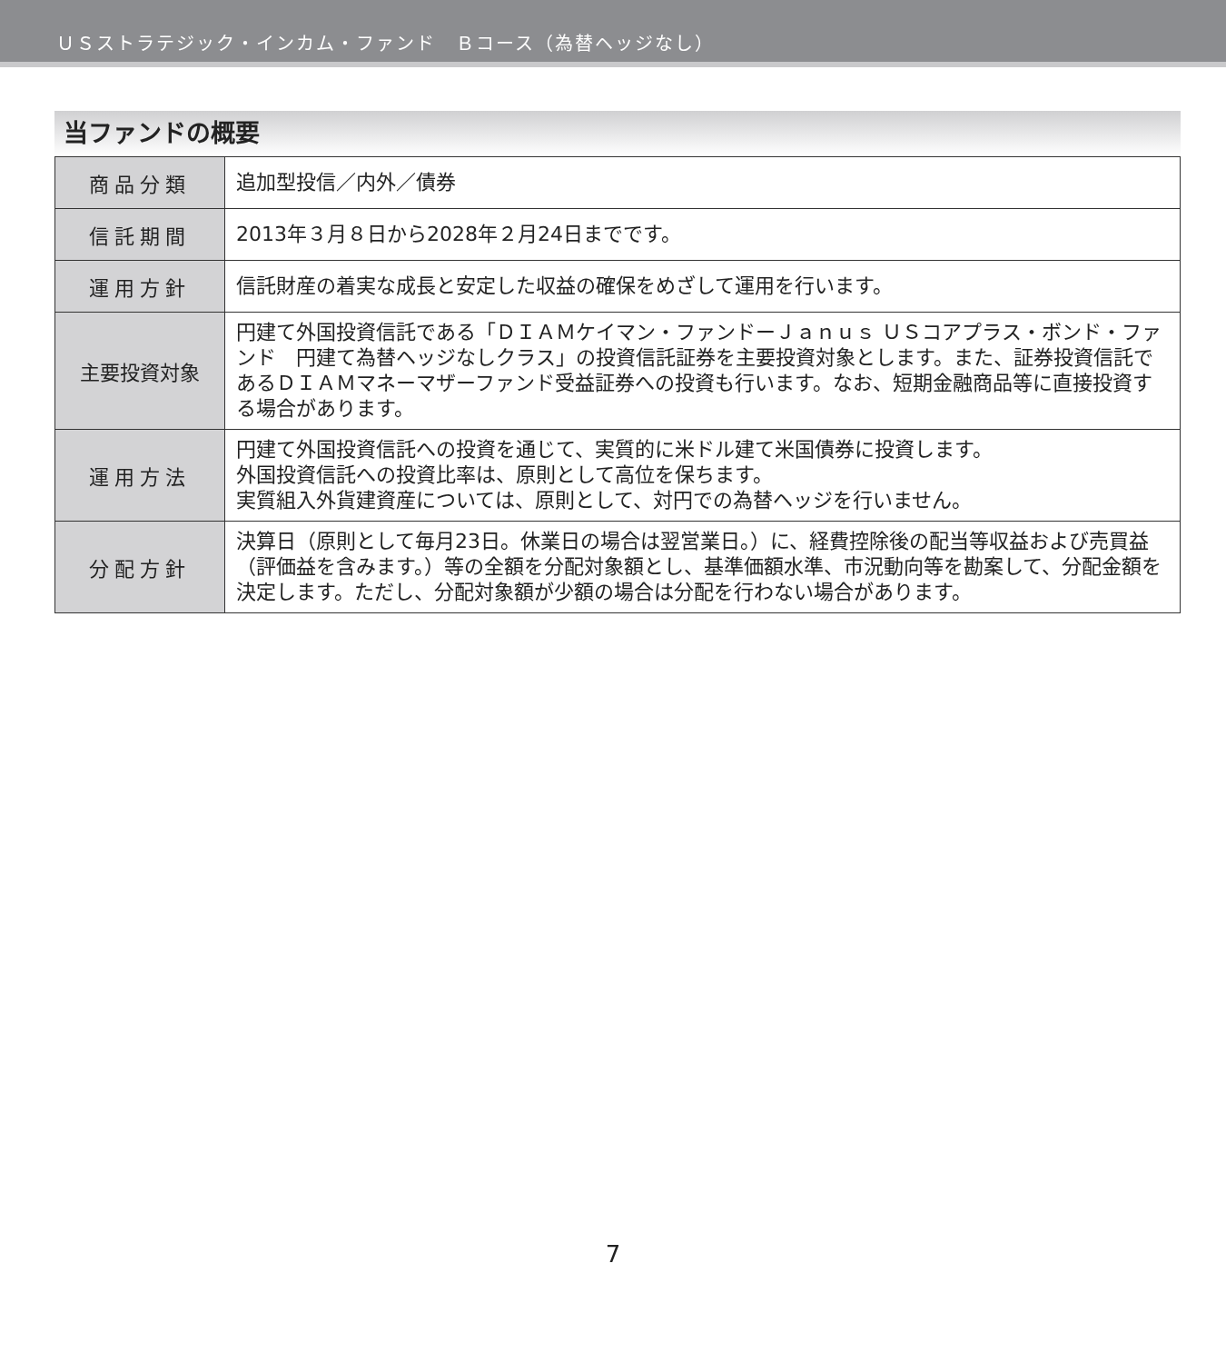ＵＳストラテジック・インカム・ファンド　Ｂコース（為替ヘッジなし）
当ファンドの概要
| 商品分類 | 追加型投信／内外／債券 |
| 信託期間 | 2013年３月８日から2028年２月24日までです。 |
| 運用方針 | 信託財産の着実な成長と安定した収益の確保をめざして運用を行います。 |
| 主要投資対象 | 円建て外国投資信託である「ＤＩＡＭケイマン・ファンドーＪａｎｕｓ ＵＳコアプラス・ボンド・ファンド 円建て為替ヘッジなしクラス」の投資信託証券を主要投資対象とします。また、証券投資信託であるＤＩＡＭマネーマザーファンド受益証券への投資も行います。なお、短期金融商品等に直接投資する場合があります。 |
| 運用方法 | 円建て外国投資信託への投資を通じて、実質的に米ドル建て米国債券に投資します。 外国投資信託への投資比率は、原則として高位を保ちます。 実質組入外貨建資産については、原則として、対円での為替ヘッジを行いません。 |
| 分配方針 | 決算日（原則として毎月23日。休業日の場合は翌営業日。）に、経費控除後の配当等収益および売買益（評価益を含みます。）等の全額を分配対象額とし、基準価額水準、市況動向等を勘案して、分配金額を決定します。ただし、分配対象額が少額の場合は分配を行わない場合があります。 |
7